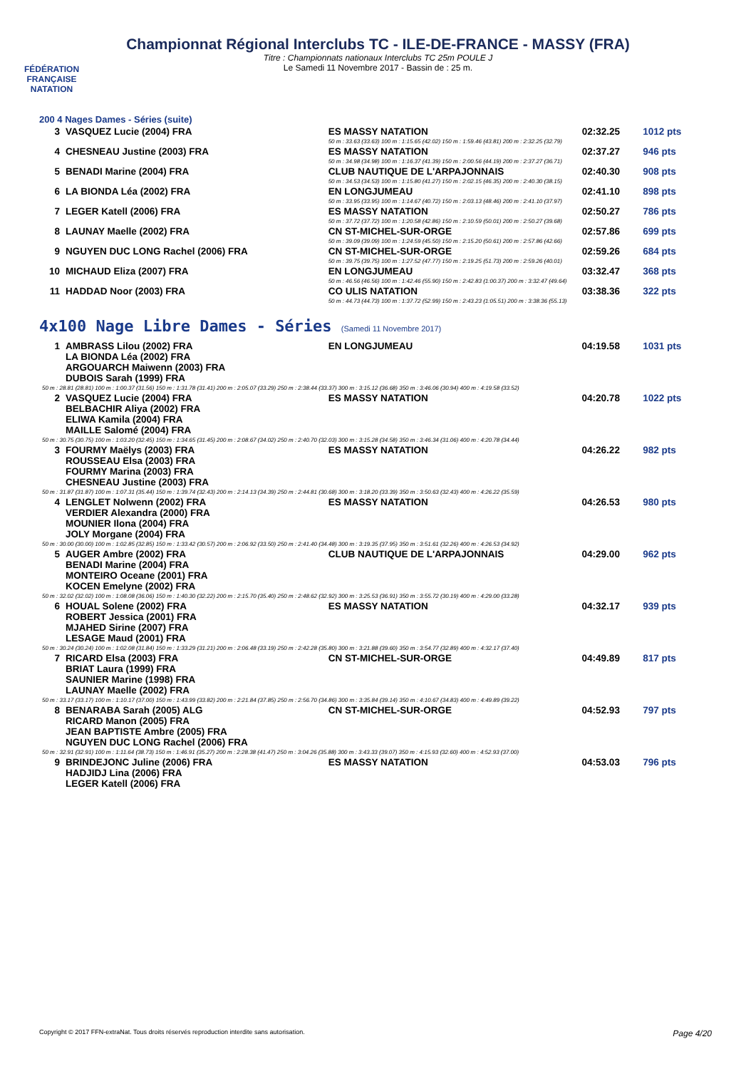FÉDÉRATION FRANÇAISE
NATATION
Championnat Régional Interclubs TC - ILE-DE-FRANCE - MASSY (FRA)
Titre : Championnats nationaux Interclubs TC 25m POULE J
Le Samedi 11 Novembre 2017 - Bassin de : 25 m.
200 4 Nages Dames - Séries (suite)
| 3 | VASQUEZ Lucie (2004) FRA | ES MASSY NATATION | 02:32.25 | 1012 pts |
| | | 50 m : 33.63 (33.63) 100 m : 1:15.65 (42.02) 150 m : 1:59.46 (43.81) 200 m : 2:32.25 (32.79) | | |
| 4 | CHESNEAU Justine (2003) FRA | ES MASSY NATATION | 02:37.27 | 946 pts |
| | | 50 m : 34.98 (34.98) 100 m : 1:16.37 (41.39) 150 m : 2:00.56 (44.19) 200 m : 2:37.27 (36.71) | | |
| 5 | BENADI Marine (2004) FRA | CLUB NAUTIQUE DE L'ARPAJONNAIS | 02:40.30 | 908 pts |
| | | 50 m : 34.53 (34.53) 100 m : 1:15.80 (41.27) 150 m : 2:02.15 (46.35) 200 m : 2:40.30 (38.15) | | |
| 6 | LA BIONDA Léa (2002) FRA | EN LONGJUMEAU | 02:41.10 | 898 pts |
| | | 50 m : 33.95 (33.95) 100 m : 1:14.67 (40.72) 150 m : 2:03.13 (48.46) 200 m : 2:41.10 (37.97) | | |
| 7 | LEGER Katell (2006) FRA | ES MASSY NATATION | 02:50.27 | 786 pts |
| | | 50 m : 37.72 (37.72) 100 m : 1:20.58 (42.86) 150 m : 2:10.59 (50.01) 200 m : 2:50.27 (39.68) | | |
| 8 | LAUNAY Maelle (2002) FRA | CN ST-MICHEL-SUR-ORGE | 02:57.86 | 699 pts |
| | | 50 m : 39.09 (39.09) 100 m : 1:24.59 (45.50) 150 m : 2:15.20 (50.61) 200 m : 2:57.86 (42.66) | | |
| 9 | NGUYEN DUC LONG Rachel (2006) FRA | CN ST-MICHEL-SUR-ORGE | 02:59.26 | 684 pts |
| | | 50 m : 39.75 (39.75) 100 m : 1:27.52 (47.77) 150 m : 2:19.25 (51.73) 200 m : 2:59.26 (40.01) | | |
| 10 | MICHAUD Eliza (2007) FRA | EN LONGJUMEAU | 03:32.47 | 368 pts |
| | | 50 m : 46.56 (46.56) 100 m : 1:42.46 (55.90) 150 m : 2:42.83 (1:00.37) 200 m : 3:32.47 (49.64) | | |
| 11 | HADDAD Noor (2003) FRA | CO ULIS NATATION | 03:38.36 | 322 pts |
| | | 50 m : 44.73 (44.73) 100 m : 1:37.72 (52.99) 150 m : 2:43.23 (1:05.51) 200 m : 3:38.36 (55.13) | | |
4x100 Nage Libre Dames - Séries (Samedi 11 Novembre 2017)
| 1 | AMBRASS Lilou (2002) FRA LA BIONDA Léa (2002) FRA ARGOUARCH Maiwenn (2003) FRA DUBOIS Sarah (1999) FRA | EN LONGJUMEAU | 04:19.58 | 1031 pts |
| 50 m : 28.81 (28.81) 100 m : 1:00.37 (31.56) 150 m : 1:31.78 (31.41) 200 m : 2:05.07 (33.29) 250 m : 2:38.44 (33.37) 300 m : 3:15.12 (36.68) 350 m : 3:46.06 (30.94) 400 m : 4:19.58 (33.52) | | | | |
| 2 | VASQUEZ Lucie (2004) FRA BELBACHIR Aliya (2002) FRA ELIWA Kamila (2004) FRA MAILLE Salomé (2004) FRA | ES MASSY NATATION | 04:20.78 | 1022 pts |
| 50 m : 30.75 (30.75) 100 m : 1:03.20 (32.45) 150 m : 1:34.65 (31.45) 200 m : 2:08.67 (34.02) 250 m : 2:40.70 (32.03) 300 m : 3:15.28 (34.58) 350 m : 3:46.34 (31.06) 400 m : 4:20.78 (34.44) | | | | |
| 3 | FOURMY Maëlys (2003) FRA ROUSSEAU Elsa (2003) FRA FOURMY Marina (2003) FRA CHESNEAU Justine (2003) FRA | ES MASSY NATATION | 04:26.22 | 982 pts |
| 50 m : 31.87 (31.87) 100 m : 1:07.31 (35.44) 150 m : 1:39.74 (32.43) 200 m : 2:14.13 (34.39) 250 m : 2:44.81 (30.68) 300 m : 3:18.20 (33.39) 350 m : 3:50.63 (32.43) 400 m : 4:26.22 (35.59) | | | | |
| 4 | LENGLET Nolwenn (2002) FRA VERDIER Alexandra (2000) FRA MOUNIER Ilona (2004) FRA JOLY Morgane (2004) FRA | ES MASSY NATATION | 04:26.53 | 980 pts |
| 50 m : 30.00 (30.00) 100 m : 1:02.85 (32.85) 150 m : 1:33.42 (30.57) 200 m : 2:06.92 (33.50) 250 m : 2:41.40 (34.48) 300 m : 3:19.35 (37.95) 350 m : 3:51.61 (32.26) 400 m : 4:26.53 (34.92) | | | | |
| 5 | AUGER Ambre (2002) FRA BENADI Marine (2004) FRA MONTEIRO Oceane (2001) FRA KOCEN Emelyne (2002) FRA | CLUB NAUTIQUE DE L'ARPAJONNAIS | 04:29.00 | 962 pts |
| 50 m : 32.02 (32.02) 100 m : 1:08.08 (36.06) 150 m : 1:40.30 (32.22) 200 m : 2:15.70 (35.40) 250 m : 2:48.62 (32.92) 300 m : 3:25.53 (36.91) 350 m : 3:55.72 (30.19) 400 m : 4:29.00 (33.28) | | | | |
| 6 | HOUAL Solene (2002) FRA ROBERT Jessica (2001) FRA MJAHED Sirine (2007) FRA LESAGE Maud (2001) FRA | ES MASSY NATATION | 04:32.17 | 939 pts |
| 50 m : 30.24 (30.24) 100 m : 1:02.08 (31.84) 150 m : 1:33.29 (31.21) 200 m : 2:06.48 (33.19) 250 m : 2:42.28 (35.80) 300 m : 3:21.88 (39.60) 350 m : 3:54.77 (32.89) 400 m : 4:32.17 (37.40) | | | | |
| 7 | RICARD Elsa (2003) FRA BRIAT Laura (1999) FRA SAUNIER Marine (1998) FRA LAUNAY Maelle (2002) FRA | CN ST-MICHEL-SUR-ORGE | 04:49.89 | 817 pts |
| 50 m : 33.17 (33.17) 100 m : 1:10.17 (37.00) 150 m : 1:43.99 (33.82) 200 m : 2:21.84 (37.85) 250 m : 2:56.70 (34.86) 300 m : 3:35.84 (39.14) 350 m : 4:10.67 (34.83) 400 m : 4:49.89 (39.22) | | | | |
| 8 | BENARABA Sarah (2005) ALG RICARD Manon (2005) FRA JEAN BAPTISTE Ambre (2005) FRA NGUYEN DUC LONG Rachel (2006) FRA | CN ST-MICHEL-SUR-ORGE | 04:52.93 | 797 pts |
| 50 m : 32.91 (32.91) 100 m : 1:11.64 (38.73) 150 m : 1:46.91 (35.27) 200 m : 2:28.38 (41.47) 250 m : 3:04.26 (35.88) 300 m : 3:43.33 (39.07) 350 m : 4:15.93 (32.60) 400 m : 4:52.93 (37.00) | | | | |
| 9 | BRINDEJONC Juline (2006) FRA HADJIDJ Lina (2006) FRA LEGER Katell (2006) FRA | ES MASSY NATATION | 04:53.03 | 796 pts |
Copyright © 2017 FFN-extraNat. Tous droits réservés reproduction interdite sans autorisation. Page 4/20